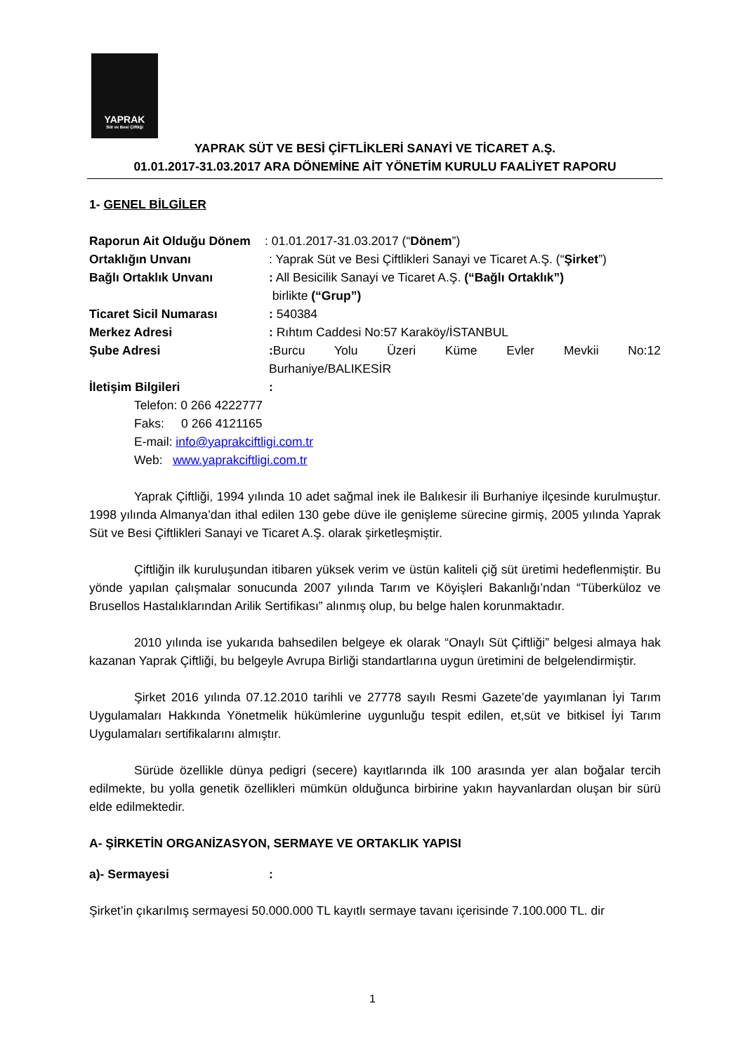YAPRAK
Süt ve Besi Çiftliği
YAPRAK SÜT VE BESİ ÇİFTLİKLERİ SANAYİ VE TİCARET A.Ş.
01.01.2017-31.03.2017 ARA DÖNEMİNE AİT YÖNETİM KURULU FAALİYET RAPORU
1- GENEL BİLGİLER
Raporun Ait Olduğu Dönem
: 01.01.2017-31.03.2017 (“Dönem”)
Ortaklığın Unvanı : Yaprak Süt ve Besi Çiftlikleri Sanayi ve Ticaret A.Ş. (“Şirket”)
Bağlı Ortaklık Unvanı : All Besicilik Sanayi ve Ticaret A.Ş. (“Bağlı Ortaklık”)
birlikte (“Grup”)
Ticaret Sicil Numarası : 540384
Merkez Adresi : Rıhtım Caddesi No:57 Karaköy/İSTANBUL
Şube Adresi : Burcu Yolu Üzeri Küme Evler Mevkii No:12 Burhaniye/BALIKESİR
İletişim Bilgileri :
Telefon: 0 266 4222777
Faks: 0 266 4121165
E-mail: info@yaprakciftligi.com.tr
Web: www.yaprakciftligi.com.tr
Yaprak Çiftliği, 1994 yılında 10 adet sağmal inek ile Balıkesir ili Burhaniye ilçesinde kurulmuştur. 1998 yılında Almanya’dan ithal edilen 130 gebe düve ile genişleme sürecine girmiş, 2005 yılında Yaprak Süt ve Besi Çiftlikleri Sanayi ve Ticaret A.Ş. olarak şirketleşmiştir.
Çiftliğin ilk kuruluşundan itibaren yüksek verim ve üstün kaliteli çiğ süt üretimi hedeflenmiştir. Bu yönde yapılan çalışmalar sonucunda 2007 yılında Tarım ve Köyişleri Bakanlığı’ndan “Tüberküloz ve Brusellos Hastalıklarından Arilik Sertifikası” alınmış olup, bu belge halen korunmaktadır.
2010 yılında ise yukarıda bahsedilen belgeye ek olarak “Onaylı Süt Çiftliği” belgesi almaya hak kazanan Yaprak Çiftliği, bu belgeyle Avrupa Birliği standartlarına uygun üretimini de belgelendirmiştir.
Şirket 2016 yılında 07.12.2010 tarihli ve 27778 sayılı Resmi Gazete’de yayımlanan İyi Tarım Uygulamaları Hakkında Yönetmelik hükümlerine uygunluğu tespit edilen, et,süt ve bitkisel İyi Tarım Uygulamaları sertifikalarını almıştır.
Sürüde özellikle dünya pedigri (secere) kayıtlarında ilk 100 arasında yer alan boğalar tercih edilmekte, bu yolla genetik özellikleri mümkün olduğunca birbirine yakın hayvanlardan oluşan bir sürü elde edilmektedir.
A- ŞİRKETİN ORGANİZASYON, SERMAYE VE ORTAKLIK YAPISI
a)- Sermayesi :
Şirket’in çıkarılmış sermayesi 50.000.000 TL kayıtlı sermaye tavanı içerisinde 7.100.000 TL. dir
1